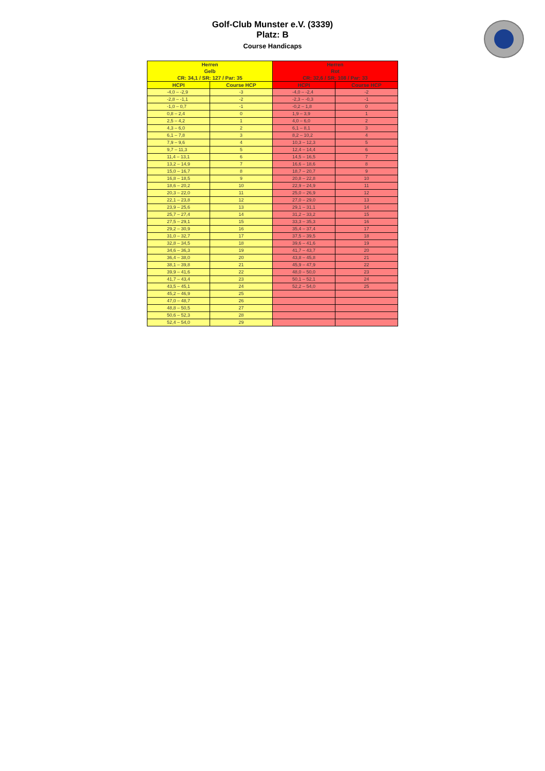Golf-Club Munster e.V. (3339)
Platz: B
Course Handicaps
| Herren Gelb CR: 34,1 / SR: 127 / Par: 35 | | Herren Rot CR: 32,6 / SR: 108 / Par: 33 | |
| --- | --- | --- | --- |
| HCPI | Course HCP | HCPI | Course HCP |
| -4,0 – -2,9 | -3 | -4,0 – -2,4 | -2 |
| -2,8 – -1,1 | -2 | -2,3 – -0,3 | -1 |
| -1,0 – 0,7 | -1 | -0,2 – 1,8 | 0 |
| 0,8 – 2,4 | 0 | 1,9 – 3,9 | 1 |
| 2,5 – 4,2 | 1 | 4,0 – 6,0 | 2 |
| 4,3 – 6,0 | 2 | 6,1 – 8,1 | 3 |
| 6,1 – 7,8 | 3 | 8,2 – 10,2 | 4 |
| 7,9 – 9,6 | 4 | 10,3 – 12,3 | 5 |
| 9,7 – 11,3 | 5 | 12,4 – 14,4 | 6 |
| 11,4 – 13,1 | 6 | 14,5 – 16,5 | 7 |
| 13,2 – 14,9 | 7 | 16,6 – 18,6 | 8 |
| 15,0 – 16,7 | 8 | 18,7 – 20,7 | 9 |
| 16,8 – 18,5 | 9 | 20,8 – 22,8 | 10 |
| 18,6 – 20,2 | 10 | 22,9 – 24,9 | 11 |
| 20,3 – 22,0 | 11 | 25,0 – 26,9 | 12 |
| 22,1 – 23,8 | 12 | 27,0 – 29,0 | 13 |
| 23,9 – 25,6 | 13 | 29,1 – 31,1 | 14 |
| 25,7 – 27,4 | 14 | 31,2 – 33,2 | 15 |
| 27,5 – 29,1 | 15 | 33,3 – 35,3 | 16 |
| 29,2 – 30,9 | 16 | 35,4 – 37,4 | 17 |
| 31,0 – 32,7 | 17 | 37,5 – 39,5 | 18 |
| 32,8 – 34,5 | 18 | 39,6 – 41,6 | 19 |
| 34,6 – 36,3 | 19 | 41,7 – 43,7 | 20 |
| 36,4 – 38,0 | 20 | 43,8 – 45,8 | 21 |
| 38,1 – 39,8 | 21 | 45,9 – 47,9 | 22 |
| 39,9 – 41,6 | 22 | 48,0 – 50,0 | 23 |
| 41,7 – 43,4 | 23 | 50,1 – 52,1 | 24 |
| 43,5 – 45,1 | 24 | 52,2 – 54,0 | 25 |
| 45,2 – 46,9 | 25 | | |
| 47,0 – 48,7 | 26 | | |
| 48,8 – 50,5 | 27 | | |
| 50,6 – 52,3 | 28 | | |
| 52,4 – 54,0 | 29 | | |